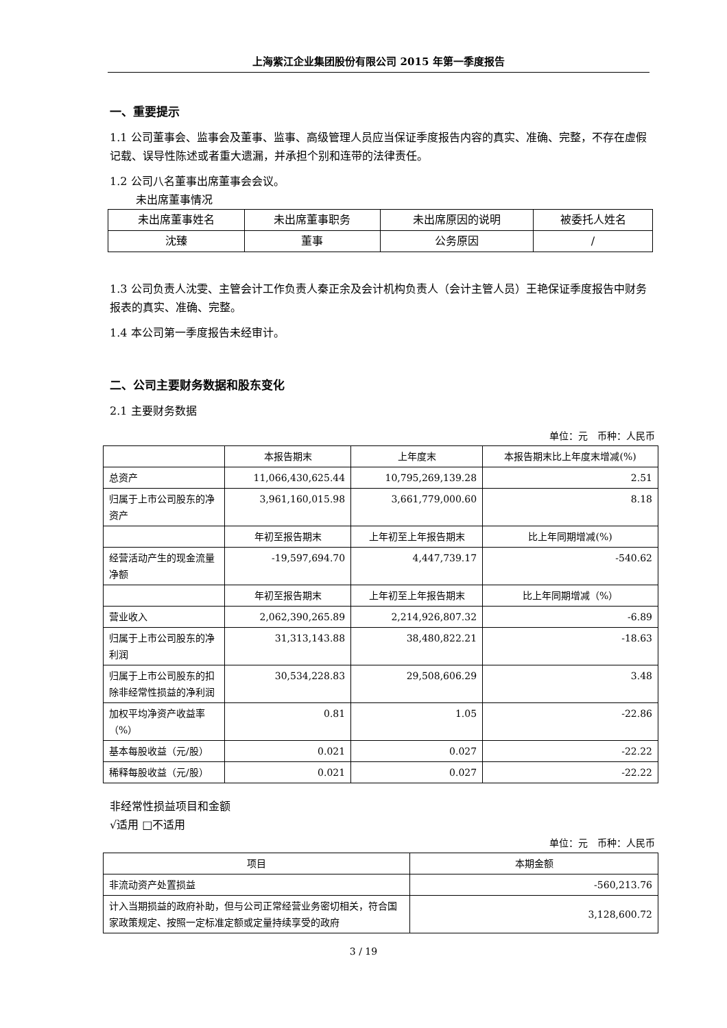上海紫江企业集团股份有限公司 2015 年第一季度报告
一、重要提示
1.1 公司董事会、监事会及董事、监事、高级管理人员应当保证季度报告内容的真实、准确、完整，不存在虚假记载、误导性陈述或者重大遗漏，并承担个别和连带的法律责任。
1.2 公司八名董事出席董事会会议。
未出席董事情况
| 未出席董事姓名 | 未出席董事职务 | 未出席原因的说明 | 被委托人姓名 |
| --- | --- | --- | --- |
| 沈臻 | 董事 | 公务原因 | / |
1.3 公司负责人沈雯、主管会计工作负责人秦正余及会计机构负责人（会计主管人员）王艳保证季度报告中财务报表的真实、准确、完整。
1.4 本公司第一季度报告未经审计。
二、公司主要财务数据和股东变化
2.1 主要财务数据
单位：元　币种：人民币
| | 本报告期末 | 上年度末 | 本报告期末比上年度末增减(%) |
| 总资产 | 11,066,430,625.44 | 10,795,269,139.28 | 2.51 |
| 归属于上市公司股东的净资产 | 3,961,160,015.98 | 3,661,779,000.60 | 8.18 |
| | 年初至报告期末 | 上年初至上年报告期末 | 比上年同期增减(%) |
| 经营活动产生的现金流量净额 | -19,597,694.70 | 4,447,739.17 | -540.62 |
| | 年初至报告期末 | 上年初至上年报告期末 | 比上年同期增减（%） |
| 营业收入 | 2,062,390,265.89 | 2,214,926,807.32 | -6.89 |
| 归属于上市公司股东的净利润 | 31,313,143.88 | 38,480,822.21 | -18.63 |
| 归属于上市公司股东的扣除非经常性损益的净利润 | 30,534,228.83 | 29,508,606.29 | 3.48 |
| 加权平均净资产收益率（%） | 0.81 | 1.05 | -22.86 |
| 基本每股收益（元/股） | 0.021 | 0.027 | -22.22 |
| 稀释每股收益（元/股） | 0.021 | 0.027 | -22.22 |
非经常性损益项目和金额
√适用 □不适用
单位：元　币种：人民币
| 项目 | 本期金额 |
| 非流动资产处置损益 | -560,213.76 |
| 计入当期损益的政府补助，但与公司正常经营业务密切相关，符合国家政策规定、按照一定标准定额或定量持续享受的政府 | 3,128,600.72 |
3 / 19